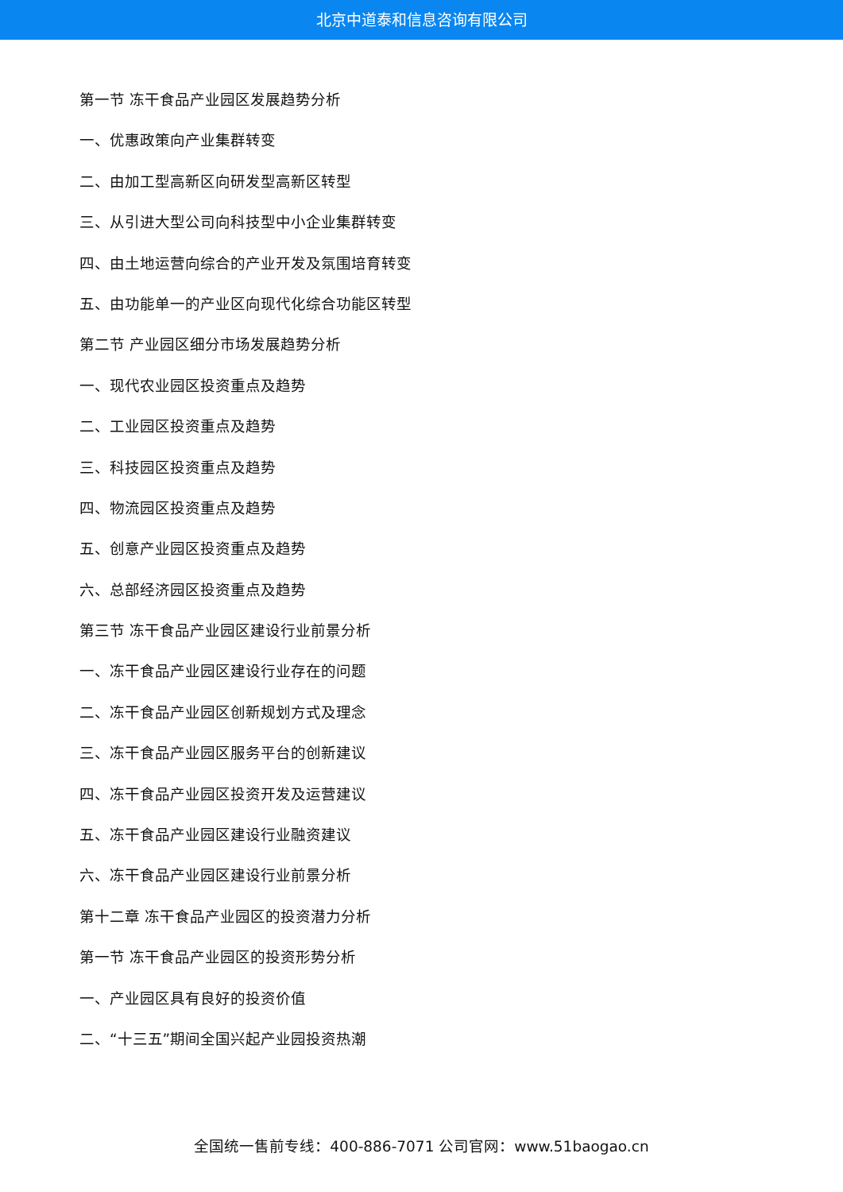北京中道泰和信息咨询有限公司
第一节 冻干食品产业园区发展趋势分析
一、优惠政策向产业集群转变
二、由加工型高新区向研发型高新区转型
三、从引进大型公司向科技型中小企业集群转变
四、由土地运营向综合的产业开发及氛围培育转变
五、由功能单一的产业区向现代化综合功能区转型
第二节 产业园区细分市场发展趋势分析
一、现代农业园区投资重点及趋势
二、工业园区投资重点及趋势
三、科技园区投资重点及趋势
四、物流园区投资重点及趋势
五、创意产业园区投资重点及趋势
六、总部经济园区投资重点及趋势
第三节 冻干食品产业园区建设行业前景分析
一、冻干食品产业园区建设行业存在的问题
二、冻干食品产业园区创新规划方式及理念
三、冻干食品产业园区服务平台的创新建议
四、冻干食品产业园区投资开发及运营建议
五、冻干食品产业园区建设行业融资建议
六、冻干食品产业园区建设行业前景分析
第十二章 冻干食品产业园区的投资潜力分析
第一节 冻干食品产业园区的投资形势分析
一、产业园区具有良好的投资价值
二、“十三五”期间全国兴起产业园投资热潮
全国统一售前专线：400-886-7071 公司官网：www.51baogao.cn